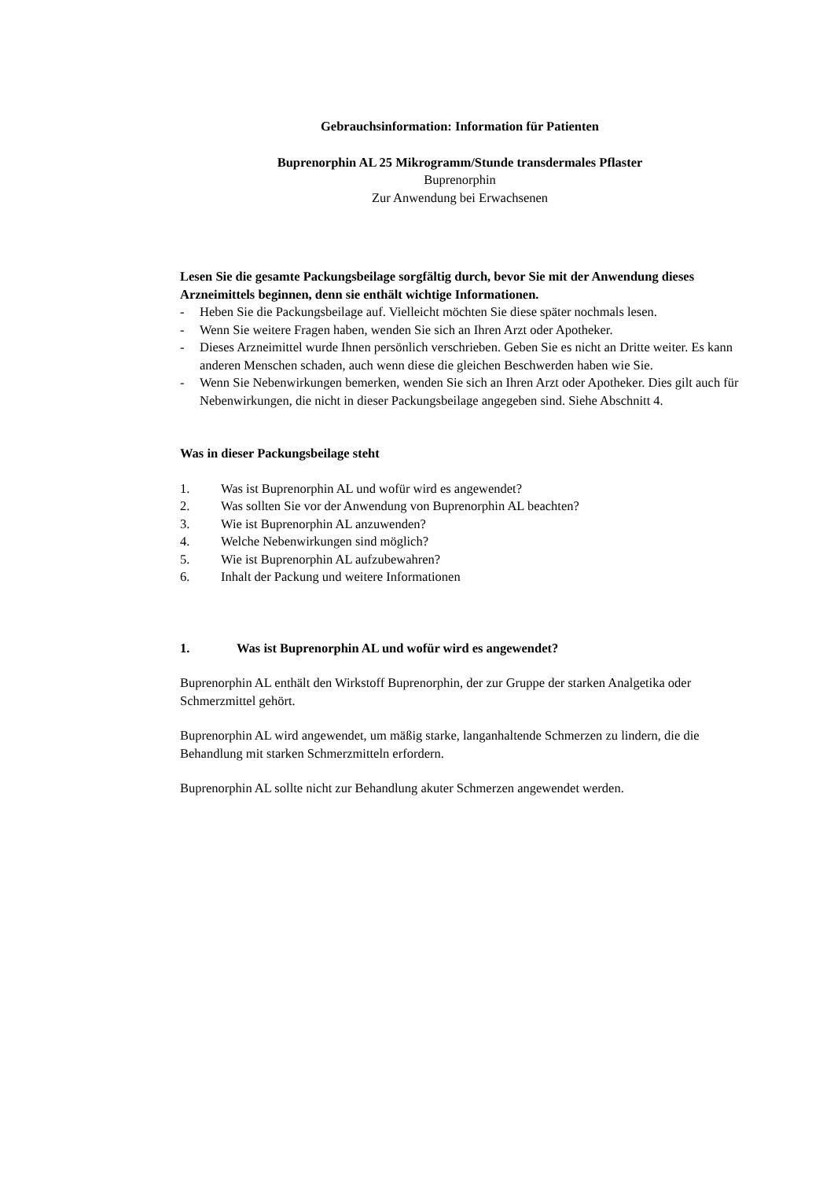Gebrauchsinformation: Information für Patienten
Buprenorphin AL 25 Mikrogramm/Stunde transdermales Pflaster
Buprenorphin
Zur Anwendung bei Erwachsenen
Lesen Sie die gesamte Packungsbeilage sorgfältig durch, bevor Sie mit der Anwendung dieses Arzneimittels beginnen, denn sie enthält wichtige Informationen.
- Heben Sie die Packungsbeilage auf. Vielleicht möchten Sie diese später nochmals lesen.
- Wenn Sie weitere Fragen haben, wenden Sie sich an Ihren Arzt oder Apotheker.
- Dieses Arzneimittel wurde Ihnen persönlich verschrieben. Geben Sie es nicht an Dritte weiter. Es kann anderen Menschen schaden, auch wenn diese die gleichen Beschwerden haben wie Sie.
- Wenn Sie Nebenwirkungen bemerken, wenden Sie sich an Ihren Arzt oder Apotheker. Dies gilt auch für Nebenwirkungen, die nicht in dieser Packungsbeilage angegeben sind. Siehe Abschnitt 4.
Was in dieser Packungsbeilage steht
1. Was ist Buprenorphin AL und wofür wird es angewendet?
2. Was sollten Sie vor der Anwendung von Buprenorphin AL beachten?
3. Wie ist Buprenorphin AL anzuwenden?
4. Welche Nebenwirkungen sind möglich?
5. Wie ist Buprenorphin AL aufzubewahren?
6. Inhalt der Packung und weitere Informationen
1. Was ist Buprenorphin AL und wofür wird es angewendet?
Buprenorphin AL enthält den Wirkstoff Buprenorphin, der zur Gruppe der starken Analgetika oder Schmerzmittel gehört.
Buprenorphin AL wird angewendet, um mäßig starke, langanhaltende Schmerzen zu lindern, die die Behandlung mit starken Schmerzmitteln erfordern.
Buprenorphin AL sollte nicht zur Behandlung akuter Schmerzen angewendet werden.